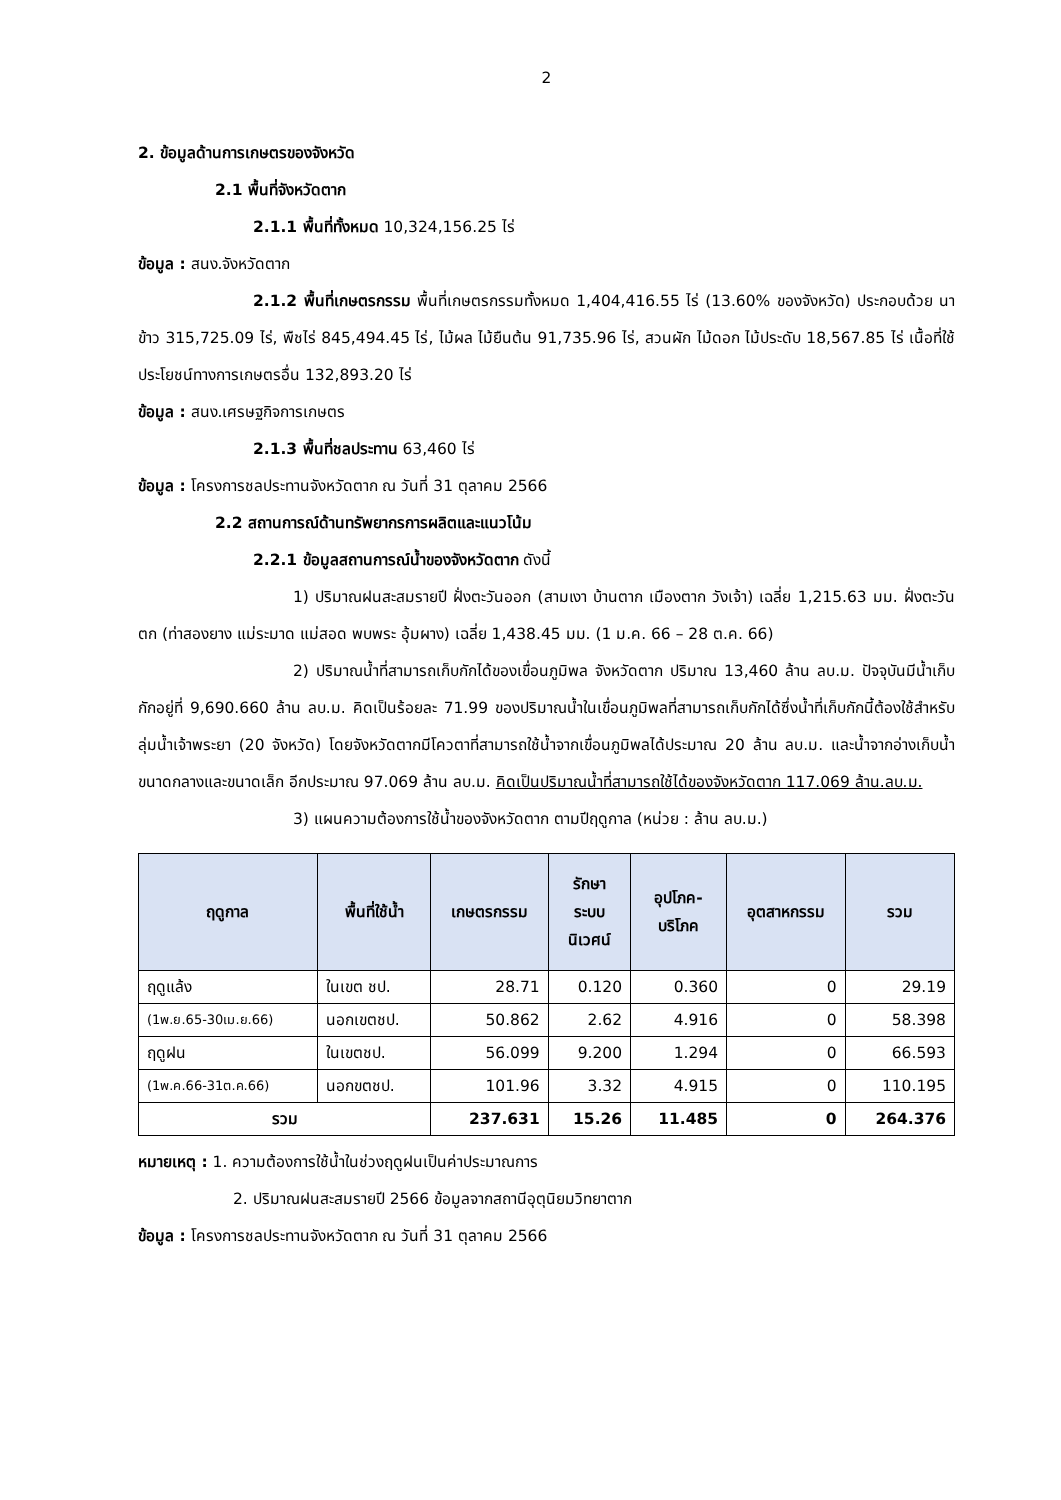2
2. ข้อมูลด้านการเกษตรของจังหวัด
2.1 พื้นที่จังหวัดตาก
2.1.1 พื้นที่ทั้งหมด 10,324,156.25 ไร่
ข้อมูล : สนง.จังหวัดตาก
2.1.2 พื้นที่เกษตรกรรม พื้นที่เกษตรกรรมทั้งหมด 1,404,416.55 ไร่ (13.60% ของจังหวัด) ประกอบด้วย นาข้าว 315,725.09 ไร่, พืชไร่ 845,494.45 ไร่, ไม้ผล ไม้ยืนต้น 91,735.96 ไร่, สวนผัก ไม้ดอก ไม้ประดับ 18,567.85 ไร่ เนื้อที่ใช้ประโยชน์ทางการเกษตรอื่น 132,893.20 ไร่
ข้อมูล : สนง.เศรษฐกิจการเกษตร
2.1.3 พื้นที่ชลประทาน 63,460 ไร่
ข้อมูล : โครงการชลประทานจังหวัดตาก ณ วันที่ 31 ตุลาคม 2566
2.2 สถานการณ์ด้านทรัพยากรการผลิตและแนวโน้ม
2.2.1 ข้อมูลสถานการณ์น้ำของจังหวัดตาก ดังนี้
1) ปริมาณฝนสะสมรายปี ฝั่งตะวันออก (สามเงา บ้านตาก เมืองตาก วังเจ้า) เฉลี่ย 1,215.63 มม. ฝั่งตะวันตก (ท่าสองยาง แม่ระมาด แม่สอด พบพระ อุ้มผาง) เฉลี่ย 1,438.45 มม. (1 ม.ค. 66 – 28 ต.ค. 66)
2) ปริมาณน้ำที่สามารถเก็บกักได้ของเขื่อนภูมิพล จังหวัดตาก ปริมาณ 13,460 ล้าน ลบ.ม. ปัจจุบันมีน้ำเก็บกักอยู่ที่ 9,690.660 ล้าน ลบ.ม. คิดเป็นร้อยละ 71.99 ของปริมาณน้ำในเขื่อนภูมิพลที่สามารถเก็บกักได้ซึ่งน้ำที่เก็บกักนี้ต้องใช้สำหรับลุ่มน้ำเจ้าพระยา (20 จังหวัด) โดยจังหวัดตากมีโควตาที่สามารถใช้น้ำจากเขื่อนภูมิพลได้ประมาณ 20 ล้าน ลบ.ม. และน้ำจากอ่างเก็บน้ำขนาดกลางและขนาดเล็ก อีกประมาณ 97.069 ล้าน ลบ.ม. คิดเป็นปริมาณน้ำที่สามารถใช้ได้ของจังหวัดตาก 117.069 ล้าน.ลบ.ม.
3) แผนความต้องการใช้น้ำของจังหวัดตาก ตามปีฤดูกาล (หน่วย : ล้าน ลบ.ม.)
| ฤดูกาล | พื้นที่ใช้น้ำ | เกษตรกรรม | รักษา ระบบ นิเวศน์ | อุปโภค- บริโภค | อุตสาหกรรม | รวม |
| --- | --- | --- | --- | --- | --- | --- |
| ฤดูแล้ง | ในเขต ชป. | 28.71 | 0.120 | 0.360 | 0 | 29.19 |
| (1พ.ย.65-30เม.ย.66) | นอกเขตชป. | 50.862 | 2.62 | 4.916 | 0 | 58.398 |
| ฤดูฝน | ในเขตชป. | 56.099 | 9.200 | 1.294 | 0 | 66.593 |
| (1พ.ค.66-31ต.ค.66) | นอกขตชป. | 101.96 | 3.32 | 4.915 | 0 | 110.195 |
| รวม | | 237.631 | 15.26 | 11.485 | 0 | 264.376 |
หมายเหตุ : 1. ความต้องการใช้น้ำในช่วงฤดูฝนเป็นค่าประมาณการ
2. ปริมาณฝนสะสมรายปี 2566 ข้อมูลจากสถานีอุตุนิยมวิทยาตาก
ข้อมูล : โครงการชลประทานจังหวัดตาก ณ วันที่ 31 ตุลาคม 2566